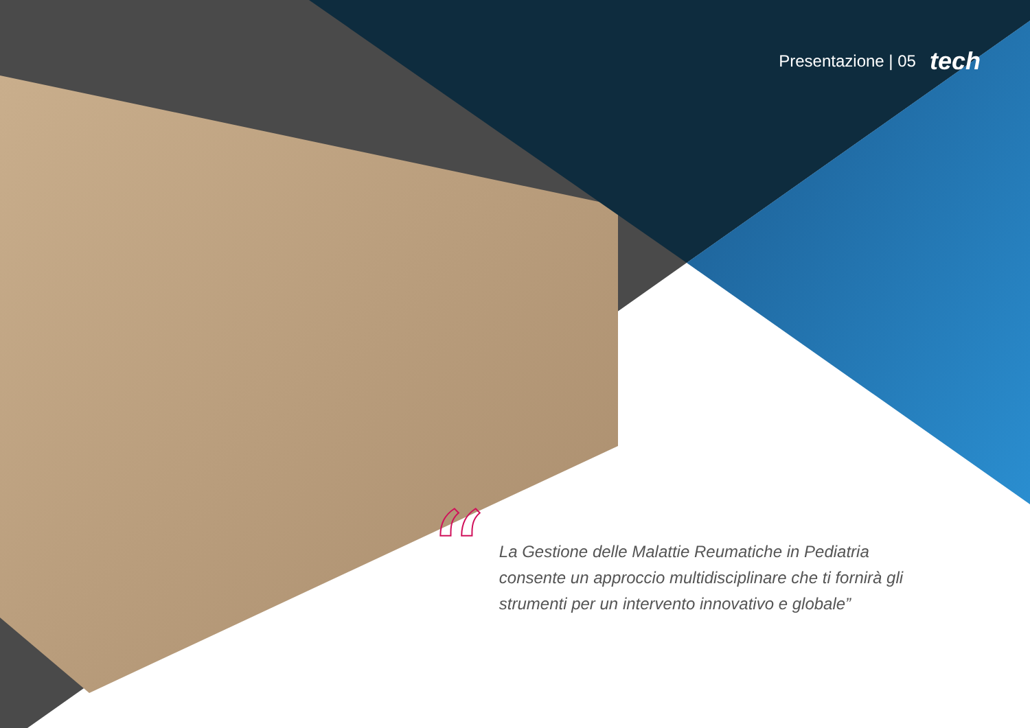Presentazione | 05 tech
“
La Gestione delle Malattie Reumatiche in Pediatria consente un approccio multidisciplinare che ti fornirà gli strumenti per un intervento innovativo e globale”